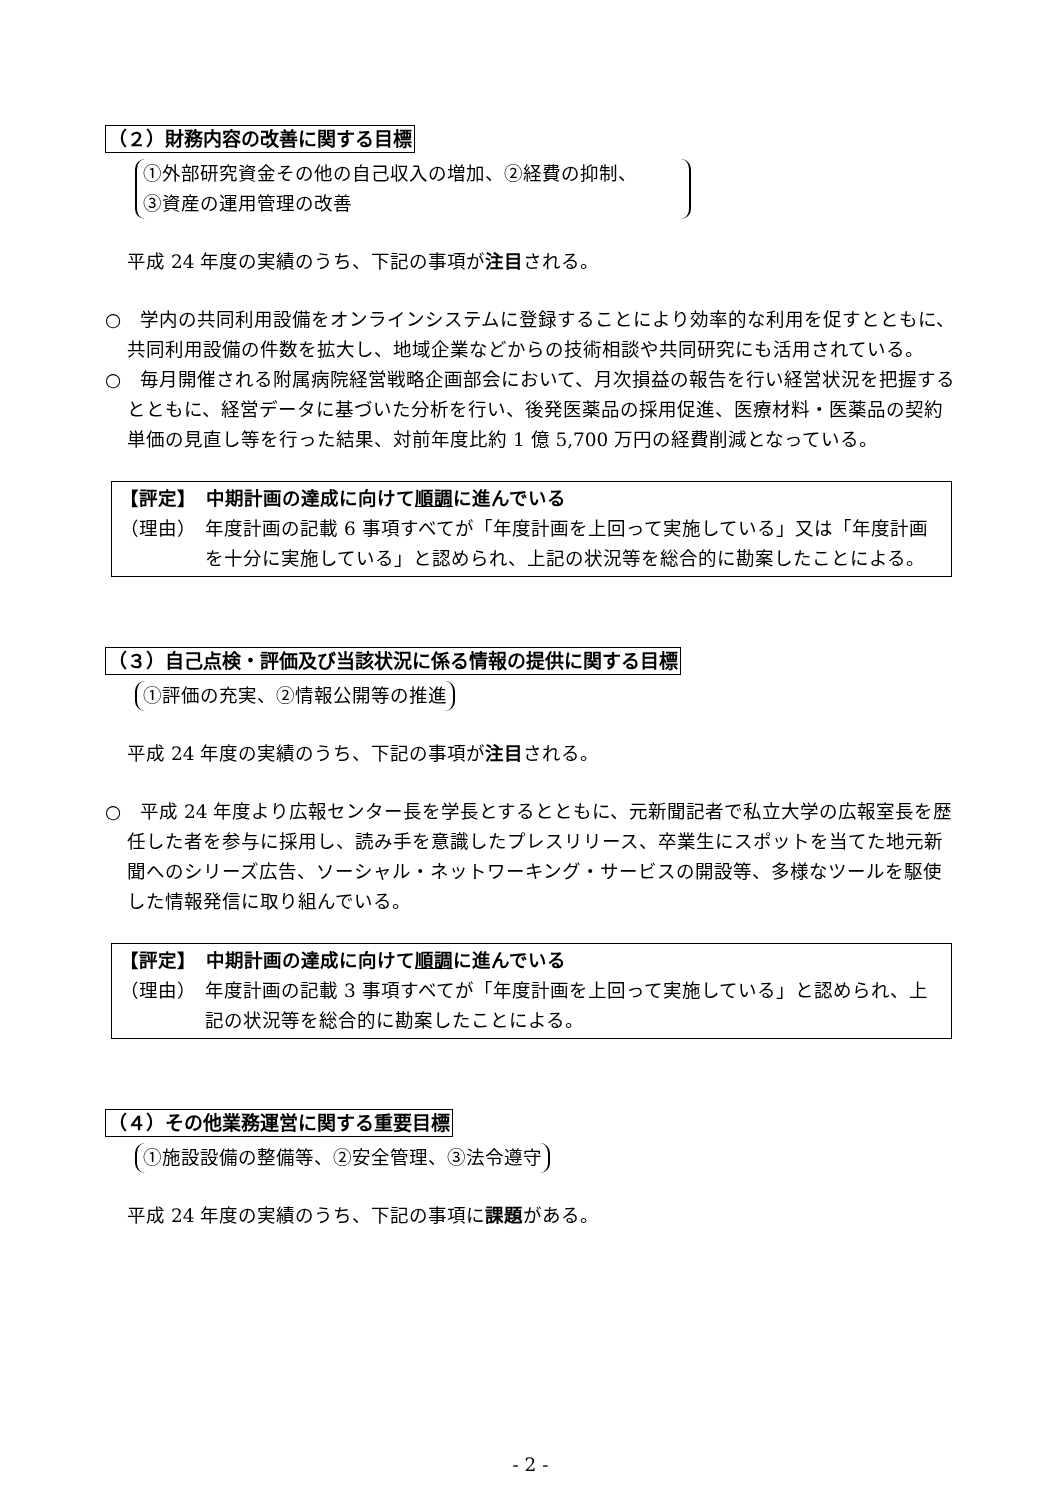（２）財務内容の改善に関する目標
①外部研究資金その他の自己収入の増加、②経費の抑制、
③資産の運用管理の改善
平成 24 年度の実績のうち、下記の事項が注目される。
○　学内の共同利用設備をオンラインシステムに登録することにより効率的な利用を促すとともに、共同利用設備の件数を拡大し、地域企業などからの技術相談や共同研究にも活用されている。
○　毎月開催される附属病院経営戦略企画部会において、月次損益の報告を行い経営状況を把握するとともに、経営データに基づいた分析を行い、後発医薬品の採用促進、医療材料・医薬品の契約単価の見直し等を行った結果、対前年度比約 1 億 5,700 万円の経費削減となっている。
【評定】　中期計画の達成に向けて順調に進んでいる
（理由） 年度計画の記載 6 事項すべてが「年度計画を上回って実施している」又は「年度計画を十分に実施している」と認められ、上記の状況等を総合的に勘案したことによる。
（３）自己点検・評価及び当該状況に係る情報の提供に関する目標
①評価の充実、②情報公開等の推進
平成 24 年度の実績のうち、下記の事項が注目される。
○　平成 24 年度より広報センター長を学長とするとともに、元新聞記者で私立大学の広報室長を歴任した者を参与に採用し、読み手を意識したプレスリリース、卒業生にスポットを当てた地元新聞へのシリーズ広告、ソーシャル・ネットワーキング・サービスの開設等、多様なツールを駆使した情報発信に取り組んでいる。
【評定】　中期計画の達成に向けて順調に進んでいる
（理由） 年度計画の記載 3 事項すべてが「年度計画を上回って実施している」と認められ、上記の状況等を総合的に勘案したことによる。
（４）その他業務運営に関する重要目標
①施設設備の整備等、②安全管理、③法令遵守
平成 24 年度の実績のうち、下記の事項に課題がある。
- 2 -